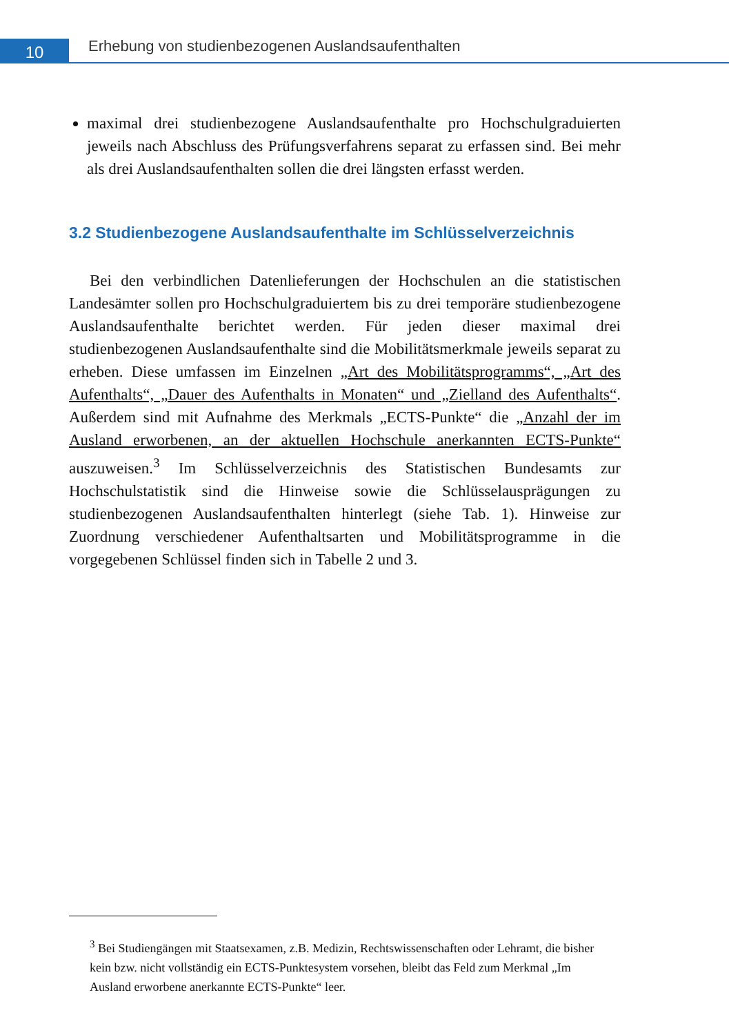10
Erhebung von studienbezogenen Auslandsaufenthalten
maximal drei studienbezogene Auslandsaufenthalte pro Hochschulgraduierten jeweils nach Abschluss des Prüfungsverfahrens separat zu erfassen sind. Bei mehr als drei Auslandsaufenthalten sollen die drei längsten erfasst werden.
3.2 Studienbezogene Auslandsaufenthalte im Schlüsselverzeichnis
Bei den verbindlichen Datenlieferungen der Hochschulen an die statistischen Landesämter sollen pro Hochschulgraduiertem bis zu drei temporäre studienbezogene Auslandsaufenthalte berichtet werden. Für jeden dieser maximal drei studienbezogenen Auslandsaufenthalte sind die Mobilitätsmerkmale jeweils separat zu erheben. Diese umfassen im Einzelnen „Art des Mobilitätsprogramms“, „Art des Aufenthalts“, „Dauer des Aufenthalts in Monaten“ und „Zielland des Aufenthalts“. Außerdem sind mit Aufnahme des Merkmals „ECTS-Punkte“ die „Anzahl der im Ausland erworbenen, an der aktuellen Hochschule anerkannten ECTS-Punkte“ auszuweisen.<sup>3</sup> Im Schlüsselverzeichnis des Statistischen Bundesamts zur Hochschulstatistik sind die Hinweise sowie die Schlüsselausprägungen zu studienbezogenen Auslandsaufenthalten hinterlegt (siehe Tab. 1). Hinweise zur Zuordnung verschiedener Aufenthaltsarten und Mobilitätsprogramme in die vorgegebenen Schlüssel finden sich in Tabelle 2 und 3.
<sup>3</sup> Bei Studiengängen mit Staatsexamen, z.B. Medizin, Rechtswissenschaften oder Lehramt, die bisher kein bzw. nicht vollständig ein ECTS-Punktesystem vorsehen, bleibt das Feld zum Merkmal „Im Ausland erworbene anerkannte ECTS-Punkte“ leer.